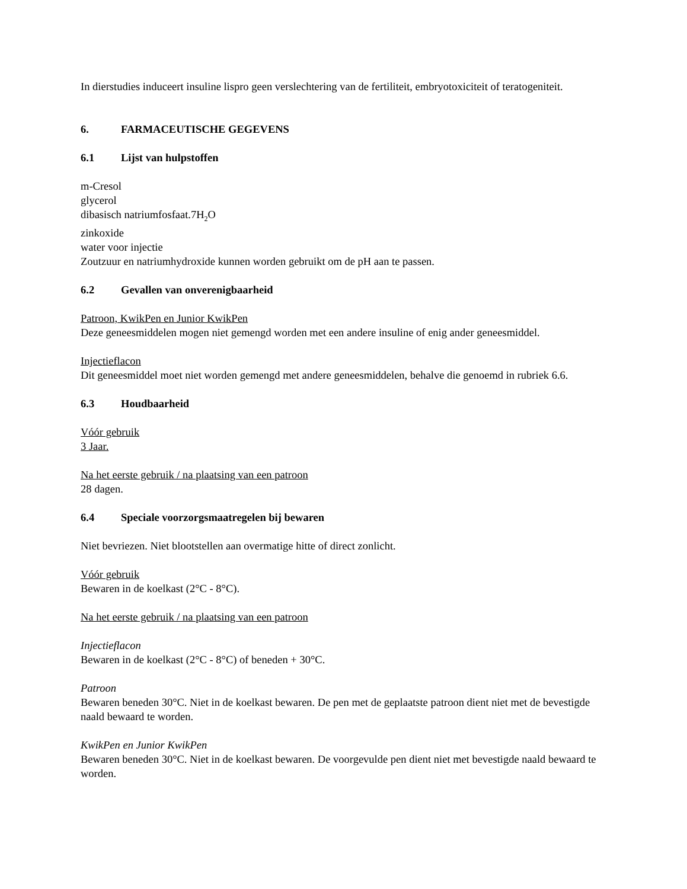In dierstudies induceert insuline lispro geen verslechtering van de fertiliteit, embryotoxiciteit of teratogeniteit.
6. FARMACEUTISCHE GEGEVENS
6.1 Lijst van hulpstoffen
m-Cresol
glycerol
dibasisch natriumfosfaat.7H<sub>2</sub>O
zinkoxide
water voor injectie
Zoutzuur en natriumhydroxide kunnen worden gebruikt om de pH aan te passen.
6.2 Gevallen van onverenigbaarheid
Patroon, KwikPen en Junior KwikPen
Deze geneesmiddelen mogen niet gemengd worden met een andere insuline of enig ander geneesmiddel.
Injectieflacon
Dit geneesmiddel moet niet worden gemengd met andere geneesmiddelen, behalve die genoemd in rubriek 6.6.
6.3 Houdbaarheid
Vóór gebruik
3 Jaar.
Na het eerste gebruik / na plaatsing van een patroon
28 dagen.
6.4 Speciale voorzorgsmaatregelen bij bewaren
Niet bevriezen. Niet blootstellen aan overmatige hitte of direct zonlicht.
Vóór gebruik
Bewaren in de koelkast (2°C - 8°C).
Na het eerste gebruik / na plaatsing van een patroon
Injectieflacon
Bewaren in de koelkast (2°C - 8°C) of beneden + 30°C.
Patroon
Bewaren beneden 30°C. Niet in de koelkast bewaren. De pen met de geplaatste patroon dient niet met de bevestigde naald bewaard te worden.
KwikPen en Junior KwikPen
Bewaren beneden 30°C. Niet in de koelkast bewaren. De voorgevulde pen dient niet met bevestigde naald bewaard te worden.